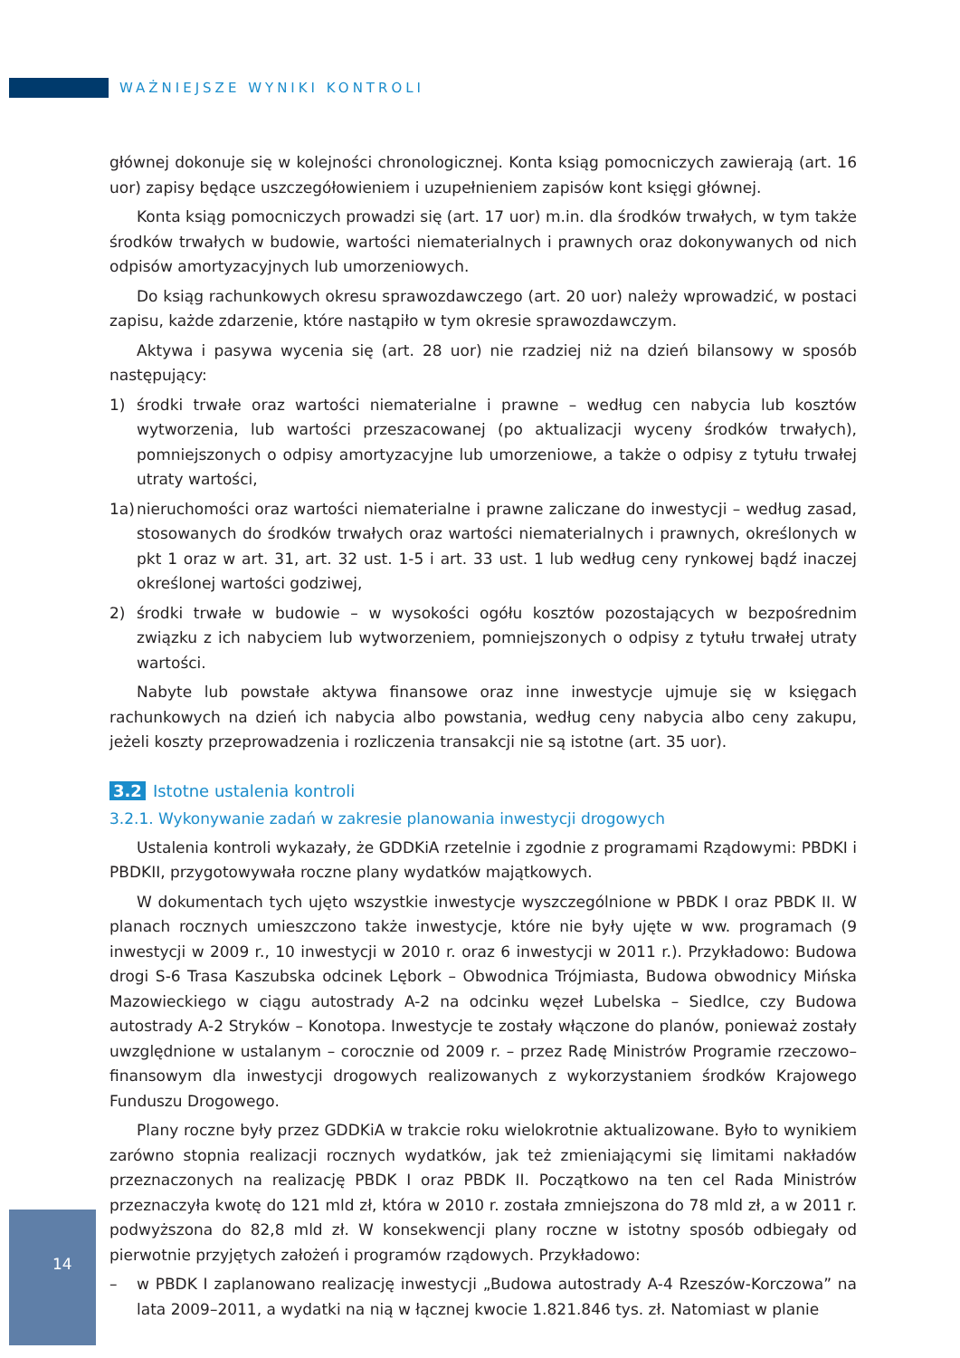WAŻNIEJSZE WYNIKI KONTROLI
głównej dokonuje się w kolejności chronologicznej. Konta ksiąg pomocniczych zawierają (art. 16 uor) zapisy będące uszczegółowieniem i uzupełnieniem zapisów kont księgi głównej.
Konta ksiąg pomocniczych prowadzi się (art. 17 uor) m.in. dla środków trwałych, w tym także środków trwałych w budowie, wartości niematerialnych i prawnych oraz dokonywanych od nich odpisów amortyzacyjnych lub umorzeniowych.
Do ksiąg rachunkowych okresu sprawozdawczego (art. 20 uor) należy wprowadzić, w postaci zapisu, każde zdarzenie, które nastąpiło w tym okresie sprawozdawczym.
Aktywa i pasywa wycenia się (art. 28 uor) nie rzadziej niż na dzień bilansowy w sposób następujący:
1) środki trwałe oraz wartości niematerialne i prawne – według cen nabycia lub kosztów wytworzenia, lub wartości przeszacowanej (po aktualizacji wyceny środków trwałych), pomniejszonych o odpisy amortyzacyjne lub umorzeniowe, a także o odpisy z tytułu trwałej utraty wartości,
1a) nieruchomości oraz wartości niematerialne i prawne zaliczane do inwestycji – według zasad, stosowanych do środków trwałych oraz wartości niematerialnych i prawnych, określonych w pkt 1 oraz w art. 31, art. 32 ust. 1-5 i art. 33 ust. 1 lub według ceny rynkowej bądź inaczej określonej wartości godziwej,
2) środki trwałe w budowie – w wysokości ogółu kosztów pozostających w bezpośrednim związku z ich nabyciem lub wytworzeniem, pomniejszonych o odpisy z tytułu trwałej utraty wartości.
Nabyte lub powstałe aktywa finansowe oraz inne inwestycje ujmuje się w księgach rachunkowych na dzień ich nabycia albo powstania, według ceny nabycia albo ceny zakupu, jeżeli koszty przeprowadzenia i rozliczenia transakcji nie są istotne (art. 35 uor).
3.2 Istotne ustalenia kontroli
3.2.1. Wykonywanie zadań w zakresie planowania inwestycji drogowych
Ustalenia kontroli wykazały, że GDDKiA rzetelnie i zgodnie z programami Rządowymi: PBDKI i PBDKII, przygotowywała roczne plany wydatków majątkowych.
W dokumentach tych ujęto wszystkie inwestycje wyszczególnione w PBDK I oraz PBDK II. W planach rocznych umieszczono także inwestycje, które nie były ujęte w ww. programach (9 inwestycji w 2009 r., 10 inwestycji w 2010 r. oraz 6 inwestycji w 2011 r.). Przykładowo: Budowa drogi S-6 Trasa Kaszubska odcinek Lębork – Obwodnica Trójmiasta, Budowa obwodnicy Mińska Mazowieckiego w ciągu autostrady A-2 na odcinku węzeł Lubelska – Siedlce, czy Budowa autostrady A-2 Stryków – Konotopa. Inwestycje te zostały włączone do planów, ponieważ zostały uwzględnione w ustalanym – corocznie od 2009 r. – przez Radę Ministrów Programie rzeczowo–finansowym dla inwestycji drogowych realizowanych z wykorzystaniem środków Krajowego Funduszu Drogowego.
Plany roczne były przez GDDKiA w trakcie roku wielokrotnie aktualizowane. Było to wynikiem zarówno stopnia realizacji rocznych wydatków, jak też zmieniającymi się limitami nakładów przeznaczonych na realizację PBDK I oraz PBDK II. Początkowo na ten cel Rada Ministrów przeznaczyła kwotę do 121 mld zł, która w 2010 r. została zmniejszona do 78 mld zł, a w 2011 r. podwyższona do 82,8 mld zł. W konsekwencji plany roczne w istotny sposób odbiegały od pierwotnie przyjętych założeń i programów rządowych. Przykładowo:
– w PBDK I zaplanowano realizację inwestycji „Budowa autostrady A-4 Rzeszów-Korczowa” na lata 2009–2011, a wydatki na nią w łącznej kwocie 1.821.846 tys. zł. Natomiast w planie
14